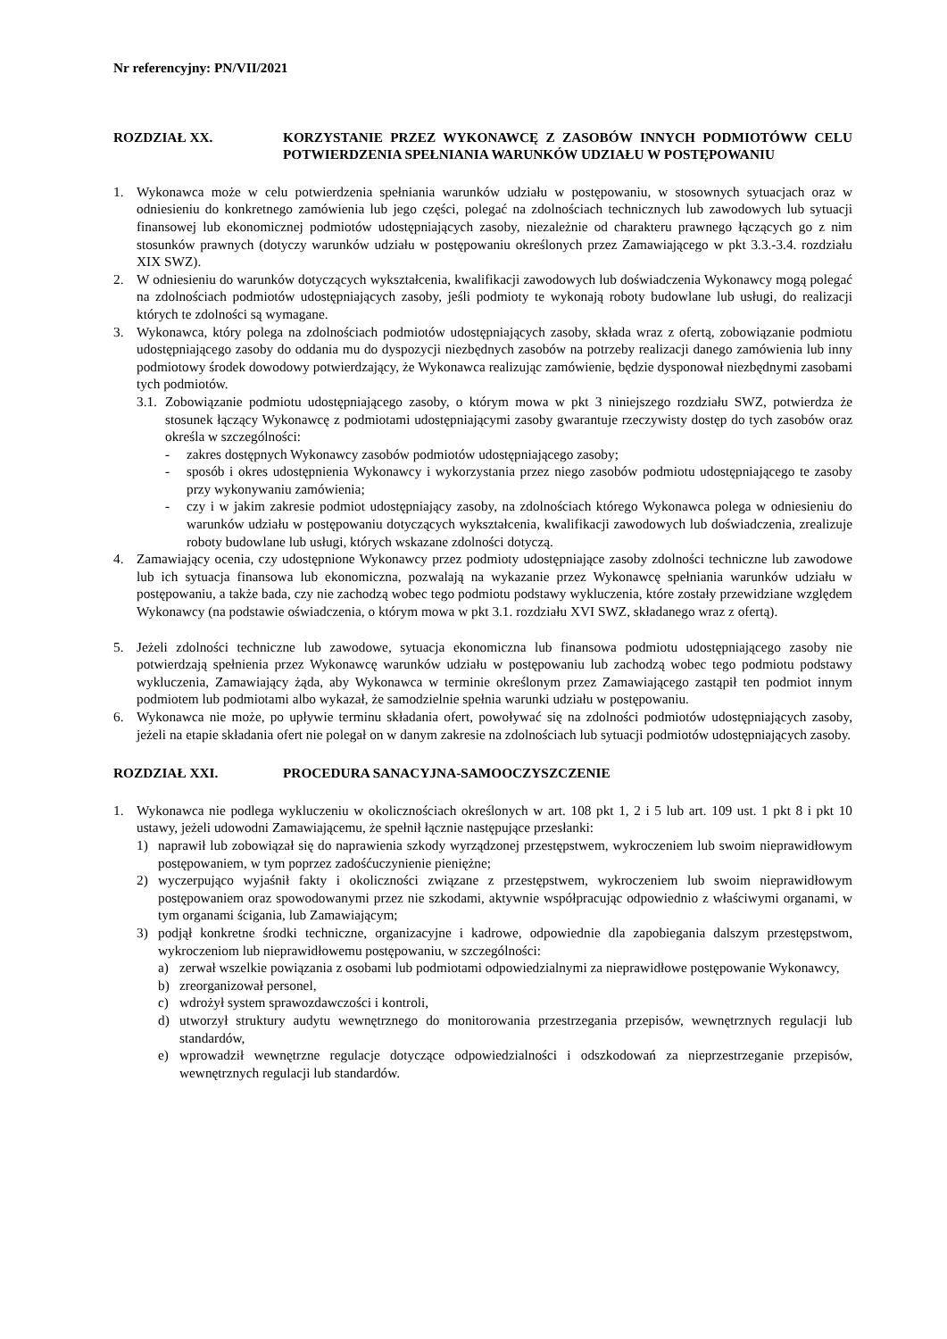Nr referencyjny: PN/VII/2021
ROZDZIAŁ XX. KORZYSTANIE PRZEZ WYKONAWCĘ Z ZASOBÓW INNYCH PODMIOTÓWW CELU POTWIERDZENIA SPEŁNIANIA WARUNKÓW UDZIAŁU W POSTĘPOWANIU
1. Wykonawca może w celu potwierdzenia spełniania warunków udziału w postępowaniu, w stosownych sytuacjach oraz w odniesieniu do konkretnego zamówienia lub jego części, polegać na zdolnościach technicznych lub zawodowych lub sytuacji finansowej lub ekonomicznej podmiotów udostępniających zasoby, niezależnie od charakteru prawnego łączących go z nim stosunków prawnych (dotyczy warunków udziału w postępowaniu określonych przez Zamawiającego w pkt 3.3.-3.4. rozdziału XIX SWZ).
2. W odniesieniu do warunków dotyczących wykształcenia, kwalifikacji zawodowych lub doświadczenia Wykonawcy mogą polegać na zdolnościach podmiotów udostępniających zasoby, jeśli podmioty te wykonają roboty budowlane lub usługi, do realizacji których te zdolności są wymagane.
3. Wykonawca, który polega na zdolnościach podmiotów udostępniających zasoby, składa wraz z ofertą, zobowiązanie podmiotu udostępniającego zasoby do oddania mu do dyspozycji niezbędnych zasobów na potrzeby realizacji danego zamówienia lub inny podmiotowy środek dowodowy potwierdzający, że Wykonawca realizując zamówienie, będzie dysponował niezbędnymi zasobami tych podmiotów.
3.1. Zobowiązanie podmiotu udostępniającego zasoby, o którym mowa w pkt 3 niniejszego rozdziału SWZ, potwierdza że stosunek łączący Wykonawcę z podmiotami udostępniającymi zasoby gwarantuje rzeczywisty dostęp do tych zasobów oraz określa w szczególności:
- zakres dostępnych Wykonawcy zasobów podmiotów udostępniającego zasoby;
- sposób i okres udostępnienia Wykonawcy i wykorzystania przez niego zasobów podmiotu udostępniającego te zasoby przy wykonywaniu zamówienia;
- czy i w jakim zakresie podmiot udostępniający zasoby, na zdolnościach którego Wykonawca polega w odniesieniu do warunków udziału w postępowaniu dotyczących wykształcenia, kwalifikacji zawodowych lub doświadczenia, zrealizuje roboty budowlane lub usługi, których wskazane zdolności dotyczą.
4. Zamawiający ocenia, czy udostępnione Wykonawcy przez podmioty udostępniające zasoby zdolności techniczne lub zawodowe lub ich sytuacja finansowa lub ekonomiczna, pozwalają na wykazanie przez Wykonawcę spełniania warunków udziału w postępowaniu, a także bada, czy nie zachodzą wobec tego podmiotu podstawy wykluczenia, które zostały przewidziane względem Wykonawcy (na podstawie oświadczenia, o którym mowa w pkt 3.1. rozdziału XVI SWZ, składanego wraz z ofertą).
5. Jeżeli zdolności techniczne lub zawodowe, sytuacja ekonomiczna lub finansowa podmiotu udostępniającego zasoby nie potwierdzają spełnienia przez Wykonawcę warunków udziału w postępowaniu lub zachodzą wobec tego podmiotu podstawy wykluczenia, Zamawiający żąda, aby Wykonawca w terminie określonym przez Zamawiającego zastąpił ten podmiot innym podmiotem lub podmiotami albo wykazał, że samodzielnie spełnia warunki udziału w postępowaniu.
6. Wykonawca nie może, po upływie terminu składania ofert, powoływać się na zdolności podmiotów udostępniających zasoby, jeżeli na etapie składania ofert nie polegał on w danym zakresie na zdolnościach lub sytuacji podmiotów udostępniających zasoby.
ROZDZIAŁ XXI. PROCEDURA SANACYJNA-SAMOOCZYSZCZENIE
1. Wykonawca nie podlega wykluczeniu w okolicznościach określonych w art. 108 pkt 1, 2 i 5 lub art. 109 ust. 1 pkt 8 i pkt 10 ustawy, jeżeli udowodni Zamawiającemu, że spełnił łącznie następujące przesłanki:
1) naprawił lub zobowiązał się do naprawienia szkody wyrządzonej przestępstwem, wykroczeniem lub swoim nieprawidłowym postępowaniem, w tym poprzez zadośćuczynienie pieniężne;
2) wyczerpująco wyjaśnił fakty i okoliczności związane z przestępstwem, wykroczeniem lub swoim nieprawidłowym postępowaniem oraz spowodowanymi przez nie szkodami, aktywnie współpracując odpowiednio z właściwymi organami, w tym organami ścigania, lub Zamawiającym;
3) podjął konkretne środki techniczne, organizacyjne i kadrowe, odpowiednie dla zapobiegania dalszym przestępstwom, wykroczeniom lub nieprawidłowemu postępowaniu, w szczególności:
a) zerwał wszelkie powiązania z osobami lub podmiotami odpowiedzialnymi za nieprawidłowe postępowanie Wykonawcy,
b) zreorganizował personel,
c) wdrożył system sprawozdawczości i kontroli,
d) utworzył struktury audytu wewnętrznego do monitorowania przestrzegania przepisów, wewnętrznych regulacji lub standardów,
e) wprowadził wewnętrzne regulacje dotyczące odpowiedzialności i odszkodowań za nieprzestrzeganie przepisów, wewnętrznych regulacji lub standardów.